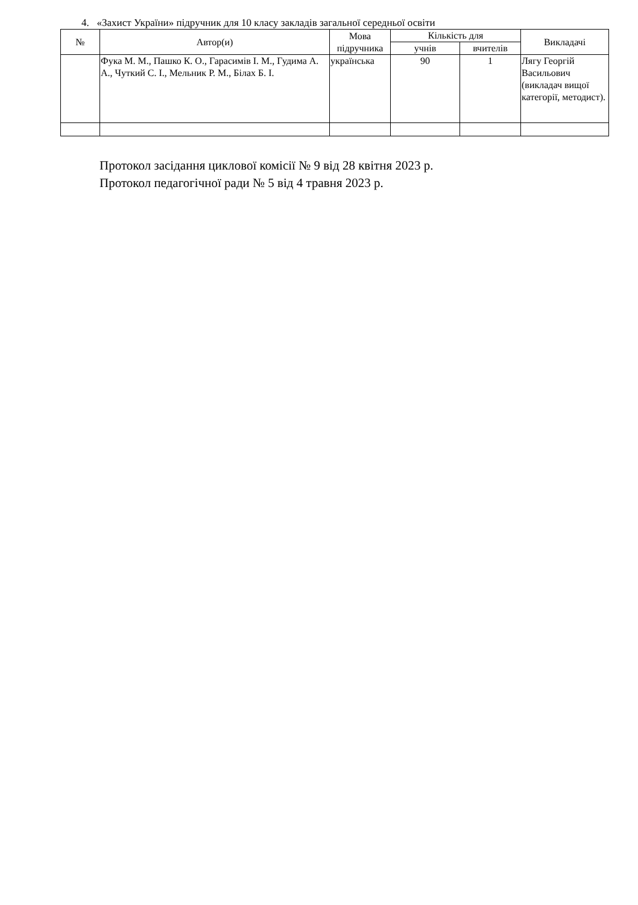4. «Захист України» підручник для 10 класу закладів загальної середньої освіти
| № | Автор(и) | Мова підручника | Кількість для | | Викладачі |
| --- | --- | --- | --- | --- | --- |
| | | | учнів | вчителів | |
| | Фука М. М., Пашко К. О., Гарасимів І. М., Гудима А. А., Чуткий С. І., Мельник Р. М., Білах Б. І. | українська | 90 | 1 | Лягу Георгій Васильович (викладач вищої категорії, методист). |
Протокол засідання циклової комісії № 9 від 28 квітня 2023 р.
Протокол педагогічної ради № 5 від 4 травня 2023 р.